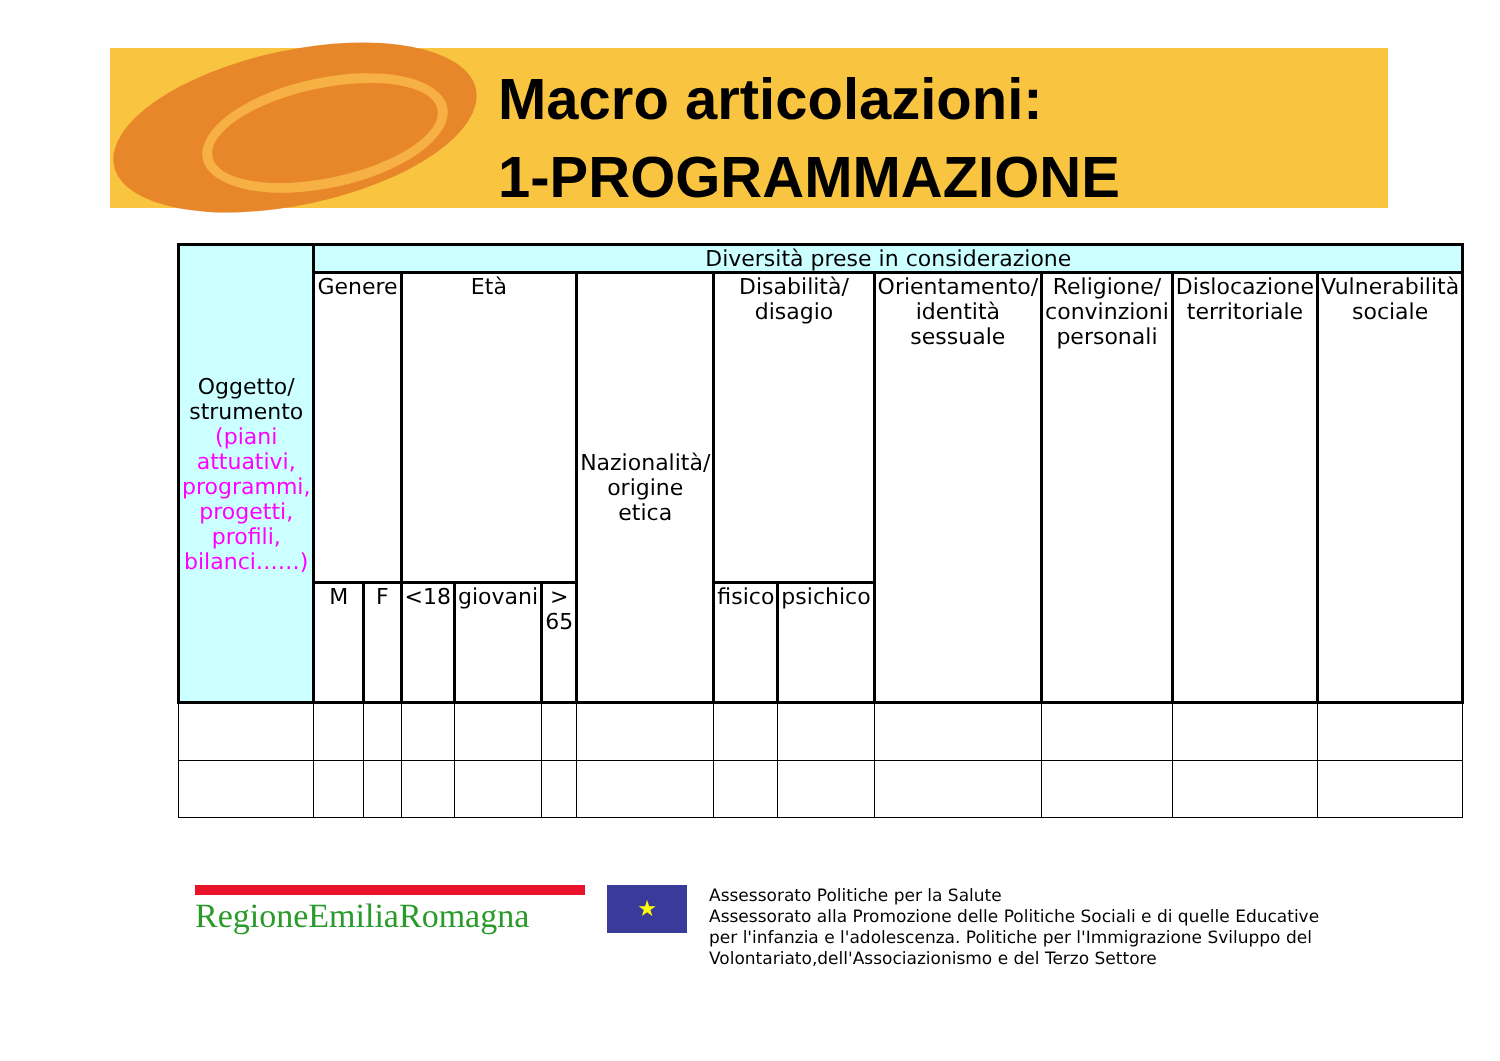Macro articolazioni:
1-PROGRAMMAZIONE
| Oggetto/ strumento (piani attuativi, programmi, progetti, profili, bilanci……) | Diversità prese in considerazione | | | | | | | | | | | |
| --- | --- | --- | --- | --- | --- | --- | --- | --- | --- | --- | --- | --- |
| | Genere | | Età | | | Nazionalità/ origine etica | Disabilità/ disagio | | Orientamento/ identità sessuale | Religione/ convinzioni personali | Dislocazione territoriale | Vulnerabilità sociale |
| | M | F | <18 | giovani | > 65 | | fisico | psichico | | | | |
RegioneEmiliaRomagna
★
Assessorato Politiche per la Salute
Assessorato alla Promozione delle Politiche Sociali e di quelle Educative
per l'infanzia e l'adolescenza. Politiche per l'Immigrazione Sviluppo del
Volontariato,dell'Associazionismo e del Terzo Settore